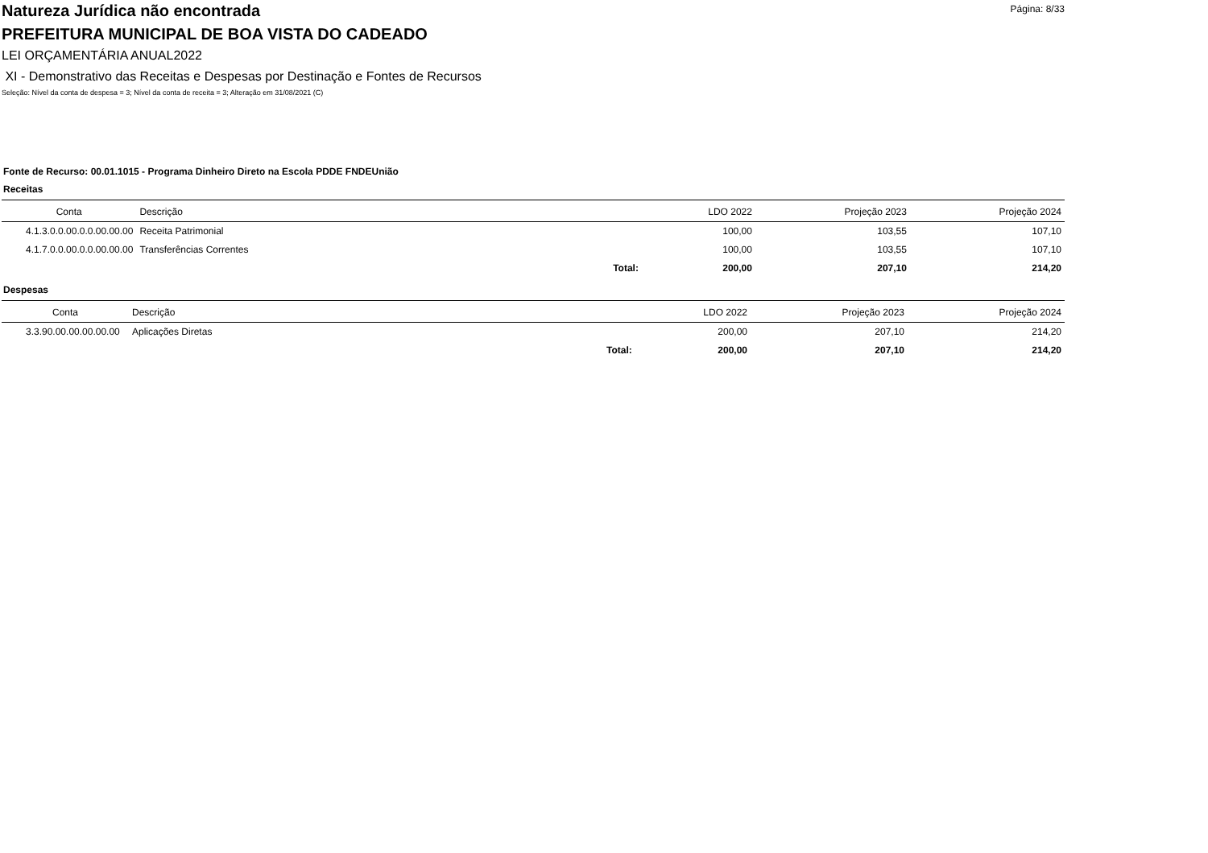Página: 8/33
Natureza Jurídica não encontrada
PREFEITURA MUNICIPAL DE BOA VISTA DO CADEADO
LEI ORÇAMENTÁRIA ANUAL2022
XI - Demonstrativo das Receitas e Despesas por Destinação e Fontes de Recursos
Seleção: Nível da conta de despesa = 3; Nível da conta de receita = 3; Alteração em 31/08/2021 (C)
Fonte de Recurso: 00.01.1015 - Programa Dinheiro Direto na Escola PDDE FNDEUnião
Receitas
| Conta | Descrição | | LDO 2022 | Projeção 2023 | Projeção 2024 |
| --- | --- | --- | --- | --- | --- |
| 4.1.3.0.0.00.0.0.00.00.00 | Receita Patrimonial | | 100,00 | 103,55 | 107,10 |
| 4.1.7.0.0.00.0.0.00.00.00 | Transferências Correntes | | 100,00 | 103,55 | 107,10 |
| | | Total: | 200,00 | 207,10 | 214,20 |
Despesas
| Conta | Descrição | | LDO 2022 | Projeção 2023 | Projeção 2024 |
| --- | --- | --- | --- | --- | --- |
| 3.3.90.00.00.00.00.00 | Aplicações Diretas | | 200,00 | 207,10 | 214,20 |
| | | Total: | 200,00 | 207,10 | 214,20 |